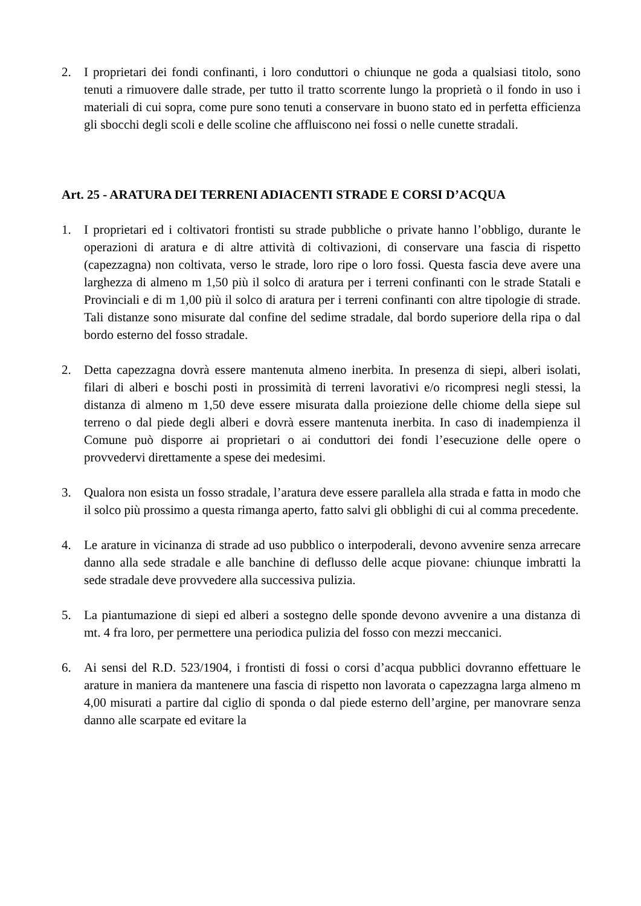2. I proprietari dei fondi confinanti, i loro conduttori o chiunque ne goda a qualsiasi titolo, sono tenuti a rimuovere dalle strade, per tutto il tratto scorrente lungo la proprietà o il fondo in uso i materiali di cui sopra, come pure sono tenuti a conservare in buono stato ed in perfetta efficienza gli sbocchi degli scoli e delle scoline che affluiscono nei fossi o nelle cunette stradali.
Art. 25 - ARATURA DEI TERRENI ADIACENTI STRADE E CORSI D’ACQUA
1. I proprietari ed i coltivatori frontisti su strade pubbliche o private hanno l’obbligo, durante le operazioni di aratura e di altre attività di coltivazioni, di conservare una fascia di rispetto (capezzagna) non coltivata, verso le strade, loro ripe o loro fossi. Questa fascia deve avere una larghezza di almeno m 1,50 più il solco di aratura per i terreni confinanti con le strade Statali e Provinciali e di m 1,00 più il solco di aratura per i terreni confinanti con altre tipologie di strade. Tali distanze sono misurate dal confine del sedime stradale, dal bordo superiore della ripa o dal bordo esterno del fosso stradale.
2. Detta capezzagna dovrà essere mantenuta almeno inerbita. In presenza di siepi, alberi isolati, filari di alberi e boschi posti in prossimità di terreni lavorativi e/o ricompresi negli stessi, la distanza di almeno m 1,50 deve essere misurata dalla proiezione delle chiome della siepe sul terreno o dal piede degli alberi e dovrà essere mantenuta inerbita. In caso di inadempienza il Comune può disporre ai proprietari o ai conduttori dei fondi l’esecuzione delle opere o provvedervi direttamente a spese dei medesimi.
3. Qualora non esista un fosso stradale, l’aratura deve essere parallela alla strada e fatta in modo che il solco più prossimo a questa rimanga aperto, fatto salvi gli obblighi di cui al comma precedente.
4. Le arature in vicinanza di strade ad uso pubblico o interpoderali, devono avvenire senza arrecare danno alla sede stradale e alle banchine di deflusso delle acque piovane: chiunque imbratti la sede stradale deve provvedere alla successiva pulizia.
5. La piantumazione di siepi ed alberi a sostegno delle sponde devono avvenire a una distanza di mt. 4 fra loro, per permettere una periodica pulizia del fosso con mezzi meccanici.
6. Ai sensi del R.D. 523/1904, i frontisti di fossi o corsi d’acqua pubblici dovranno effettuare le arature in maniera da mantenere una fascia di rispetto non lavorata o capezzagna larga almeno m 4,00 misurati a partire dal ciglio di sponda o dal piede esterno dell’argine, per manovrare senza danno alle scarpate ed evitare la